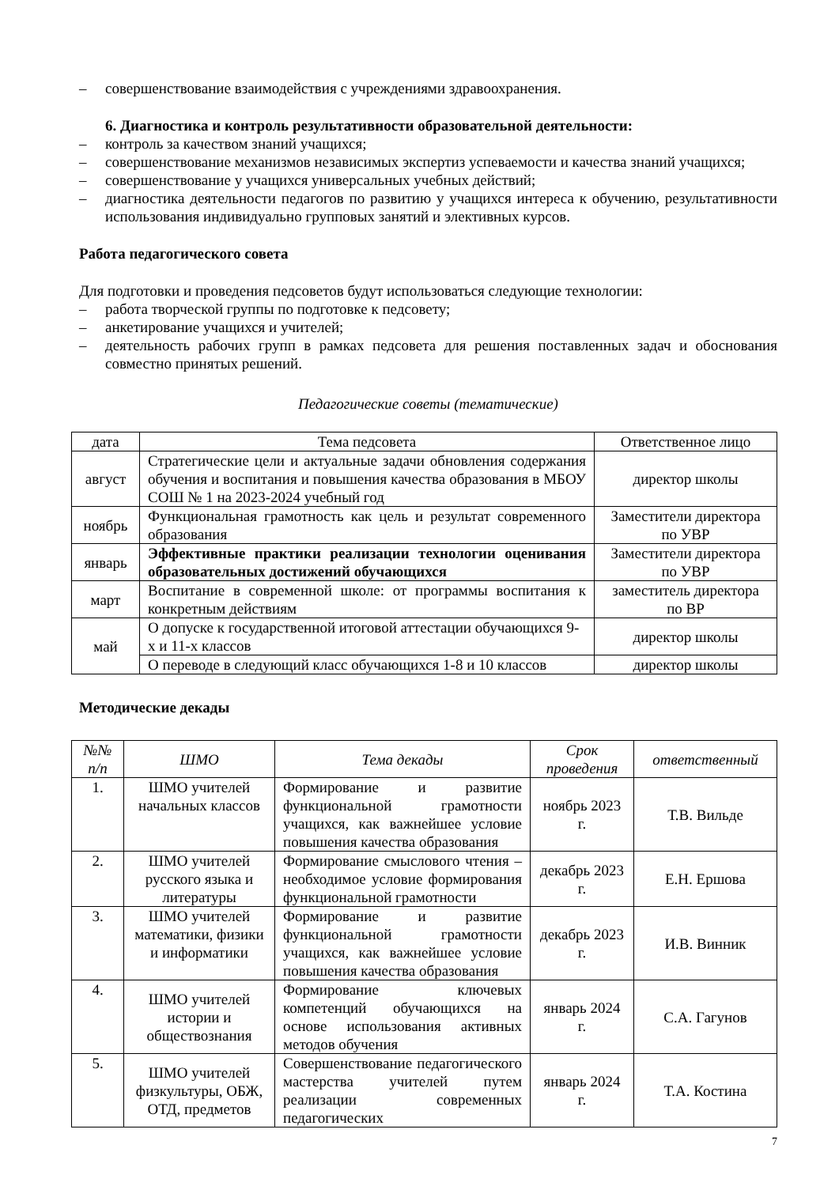– совершенствование взаимодействия с учреждениями здравоохранения.
6. Диагностика и контроль результативности образовательной деятельности:
– контроль за качеством знаний учащихся;
– совершенствование механизмов независимых экспертиз успеваемости и качества знаний учащихся;
– совершенствование у учащихся универсальных учебных действий;
– диагностика деятельности педагогов по развитию у учащихся интереса к обучению, результативности использования индивидуально групповых занятий и элективных курсов.
Работа педагогического совета
Для подготовки и проведения педсоветов будут использоваться следующие технологии:
– работа творческой группы по подготовке к педсовету;
– анкетирование учащихся и учителей;
– деятельность рабочих групп в рамках педсовета для решения поставленных задач и обоснования совместно принятых решений.
Педагогические советы (тематические)
| дата | Тема педсовета | Ответственное лицо |
| --- | --- | --- |
| август | Стратегические цели и актуальные задачи обновления содержания обучения и воспитания и повышения качества образования в МБОУ СОШ № 1 на 2023-2024 учебный год | директор школы |
| ноябрь | Функциональная грамотность как цель и результат современного образования | Заместители директора по УВР |
| январь | Эффективные практики реализации технологии оценивания образовательных достижений обучающихся | Заместители директора по УВР |
| март | Воспитание в современной школе: от программы воспитания к конкретным действиям | заместитель директора по ВР |
| май | О допуске к государственной итоговой аттестации обучающихся 9-х и 11-х классов | директор школы |
| | О переводе в следующий класс обучающихся 1-8 и 10 классов | директор школы |
Методические декады
| №№ п/п | ШМО | Тема декады | Срок проведения | ответственный |
| --- | --- | --- | --- | --- |
| 1. | ШМО учителей начальных классов | Формирование и развитие функциональной грамотности учащихся, как важнейшее условие повышения качества образования | ноябрь 2023 г. | Т.В. Вильде |
| 2. | ШМО учителей русского языка и литературы | Формирование смыслового чтения – необходимое условие формирования функциональной грамотности | декабрь 2023 г. | Е.Н. Ершова |
| 3. | ШМО учителей математики, физики и информатики | Формирование и развитие функциональной грамотности учащихся, как важнейшее условие повышения качества образования | декабрь 2023 г. | И.В. Винник |
| 4. | ШМО учителей истории и обществознания | Формирование ключевых компетенций обучающихся на основе использования активных методов обучения | январь 2024 г. | С.А. Гагунов |
| 5. | ШМО учителей физкультуры, ОБЖ, ОТД, предметов | Совершенствование педагогического мастерства учителей путем реализации современных педагогических | январь 2024 г. | Т.А. Костина |
7